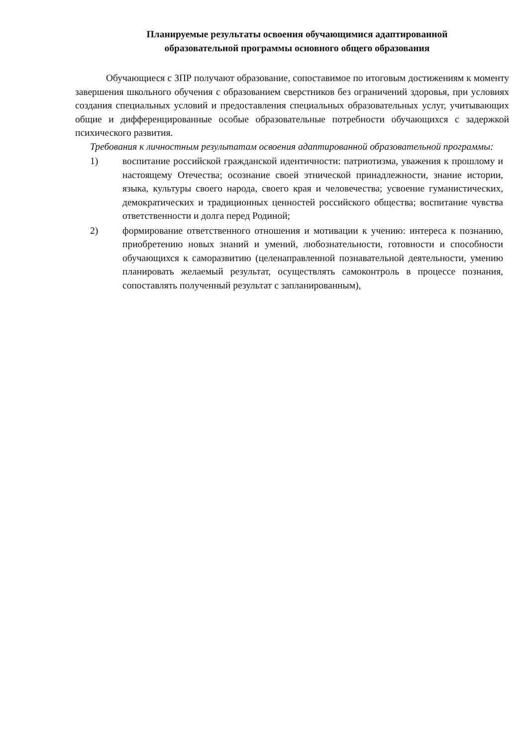Планируемые результаты освоения обучающимися адаптированной
образовательной программы основного общего образования
Обучающиеся с ЗПР получают образование, сопоставимое по итоговым достижениям к моменту завершения школьного обучения с образованием сверстников без ограничений здоровья, при условиях создания специальных условий и предоставления специальных образовательных услуг, учитывающих общие и дифференцированные особые образовательные потребности обучающихся с задержкой психического развития.
Требования к личностным результатам освоения адаптированной образовательной программы:
1) воспитание российской гражданской идентичности: патриотизма, уважения к прошлому и настоящему Отечества; осознание своей этнической принадлежности, знание истории, языка, культуры своего народа, своего края и человечества; усвоение гуманистических, демократических и традиционных ценностей российского общества; воспитание чувства ответственности и долга перед Родиной;
2) формирование ответственного отношения и мотивации к учению: интереса к познанию, приобретению новых знаний и умений, любознательности, готовности и способности обучающихся к саморазвитию (целенаправленной познавательной деятельности, умению планировать желаемый результат, осуществлять самоконтроль в процессе познания, сопоставлять полученный результат с запланированным),